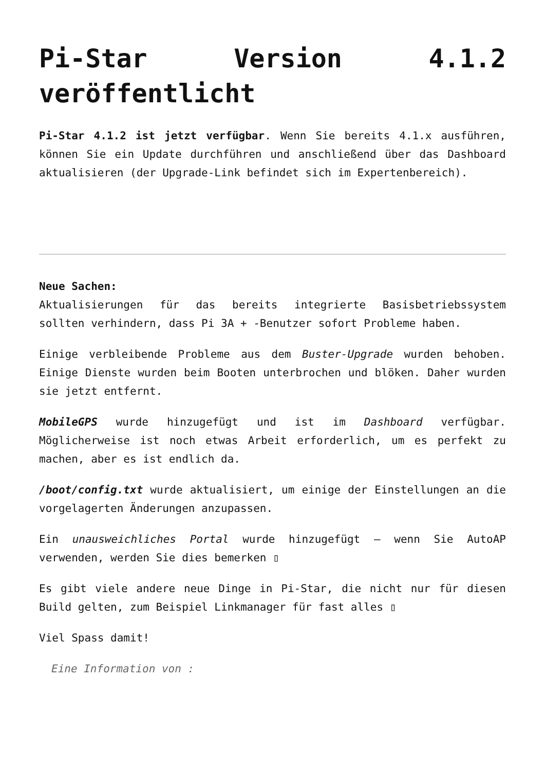Pi-Star Version 4.1.2 veröffentlicht
Pi-Star 4.1.2 ist jetzt verfügbar. Wenn Sie bereits 4.1.x ausführen, können Sie ein Update durchführen und anschließend über das Dashboard aktualisieren (der Upgrade-Link befindet sich im Expertenbereich).
Neue Sachen:
Aktualisierungen für das bereits integrierte Basisbetriebssystem sollten verhindern, dass Pi 3A + -Benutzer sofort Probleme haben.
Einige verbleibende Probleme aus dem Buster-Upgrade wurden behoben. Einige Dienste wurden beim Booten unterbrochen und blöken. Daher wurden sie jetzt entfernt.
MobileGPS wurde hinzugefügt und ist im Dashboard verfügbar. Möglicherweise ist noch etwas Arbeit erforderlich, um es perfekt zu machen, aber es ist endlich da.
/boot/config.txt wurde aktualisiert, um einige der Einstellungen an die vorgelagerten Änderungen anzupassen.
Ein unausweichliches Portal wurde hinzugefügt – wenn Sie AutoAP verwenden, werden Sie dies bemerken ▯
Es gibt viele andere neue Dinge in Pi-Star, die nicht nur für diesen Build gelten, zum Beispiel Linkmanager für fast alles ▯
Viel Spass damit!
Eine Information von :